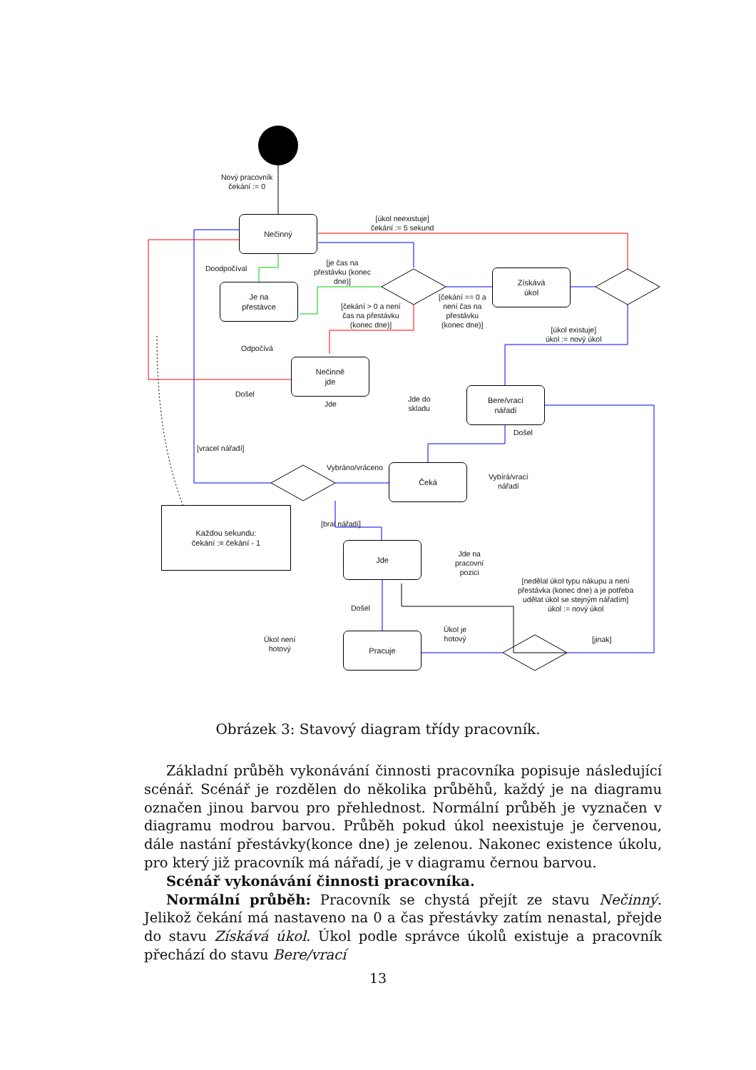Nečinný
Je na
přestávce
Získává
úkol
Nečinně
jde
Bere/vrací
nářadí
Čeká
Jde
Pracuje
Každou sekundu:
čekání := čekání - 1
Nový pracovník
čekání := 0
[úkol neexistuje]
čekání := 5 sekund
Doodpočíval
[je čas na
přestávku (konec
dne)]
[čekání > 0 a není
čas na přestávku
(konec dne)]
[čekání == 0 a
není čas na
přestávku
(konec dne)]
[úkol existuje]
úkol := nový úkol
Odpočívá
Došel
Jde
Jde do
skladu
Došel
[vracel nářadí]
Vybráno/vráceno
Vybírá/vrací
nářadí
[bral nářadí]
Jde na
pracovní
pozici
[nedělal úkol typu nákupu a není
přestávka (konec dne) a je potřeba
udělat úkol se stejným nářadím]
úkol := nový úkol
Došel
Úkol není
hotový
Úkol je
hotový
[jinak]
Obrázek 3: Stavový diagram třídy pracovník.
Základní průběh vykonávání činnosti pracovníka popisuje následující scénář. Scénář je rozdělen do několika průběhů, každý je na diagramu označen jinou barvou pro přehlednost. Normální průběh je vyznačen v diagramu modrou barvou. Průběh pokud úkol neexistuje je červenou, dále nastání přestávky(konce dne) je zelenou. Nakonec existence úkolu, pro který již pracovník má nářadí, je v diagramu černou barvou.
Scénář vykonávání činnosti pracovníka.
Normální průběh: Pracovník se chystá přejít ze stavu Nečinný. Jelikož čekání má nastaveno na 0 a čas přestávky zatím nenastal, přejde do stavu Získává úkol. Úkol podle správce úkolů existuje a pracovník přechází do stavu Bere/vrací
13